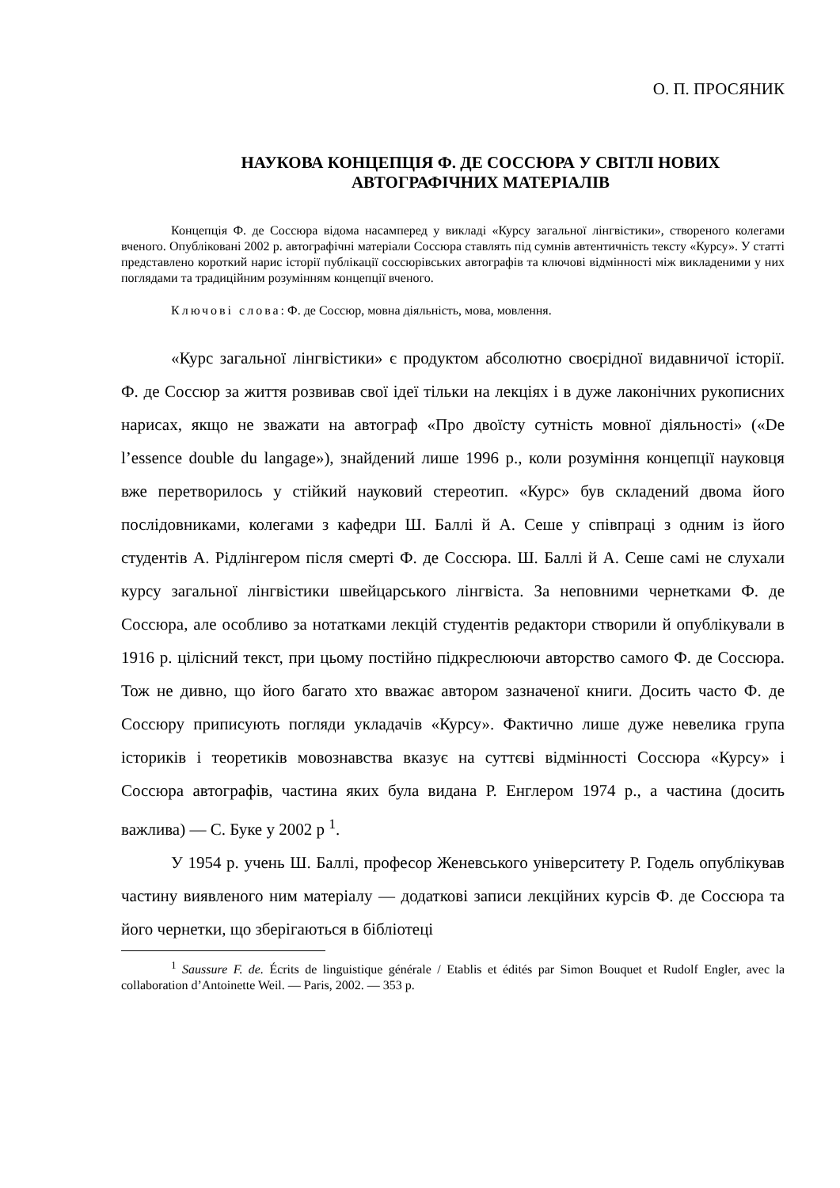О. П. ПРОСЯНИК
НАУКОВА КОНЦЕПЦІЯ Ф. ДЕ СОССЮРА У СВІТЛІ НОВИХ АВТОГРАФІЧНИХ МАТЕРІАЛІВ
Концепція Ф. де Соссюра відома насамперед у викладі «Курсу загальної лінгвістики», створеного колегами вченого. Опубліковані 2002 р. автографічні матеріали Соссюра ставлять під сумнів автентичність тексту «Курсу». У статті представлено короткий нарис історії публікації соссюрівських автографів та ключові відмінності між викладеними у них поглядами та традиційним розумінням концепції вченого.
Ключові слова: Ф. де Соссюр, мовна діяльність, мова, мовлення.
«Курс загальної лінгвістики» є продуктом абсолютно своєрідної видавничої історії. Ф. де Соссюр за життя розвивав свої ідеї тільки на лекціях і в дуже лаконічних рукописних нарисах, якщо не зважати на автограф «Про двоїсту сутність мовної діяльності» («De l’essence double du langage»), знайдений лише 1996 р., коли розуміння концепції науковця вже перетворилось у стійкий науковий стереотип. «Курс» був складений двома його послідовниками, колегами з кафедри Ш. Баллі й А. Сеше у співпраці з одним із його студентів А. Рідлінгером після смерті Ф. де Соссюра. Ш. Баллі й А. Сеше самі не слухали курсу загальної лінгвістики швейцарського лінгвіста. За неповними чернетками Ф. де Соссюра, але особливо за нотатками лекцій студентів редактори створили й опублікували в 1916 р. цілісний текст, при цьому постійно підкреслюючи авторство самого Ф. де Соссюра. Тож не дивно, що його багато хто вважає автором зазначеної книги. Досить часто Ф. де Соссюру приписують погляди укладачів «Курсу». Фактично лише дуже невелика група істориків і теоретиків мовознавства вказує на суттєві відмінності Соссюра «Курсу» і Соссюра автографів, частина яких була видана Р. Енглером 1974 р., а частина (досить важлива) — С. Буке у 2002 р <sup>1</sup>.
У 1954 р. учень Ш. Баллі, професор Женевського університету Р. Годель опублікував частину виявленого ним матеріалу — додаткові записи лекційних курсів Ф. де Соссюра та його чернетки, що зберігаються в бібліотеці
<sup>1</sup> Saussure F. de. Écrits de linguistique générale / Etablis et édités par Simon Bouquet et Rudolf Engler, avec la collaboration d’Antoinette Weil. — Paris, 2002. — 353 p.